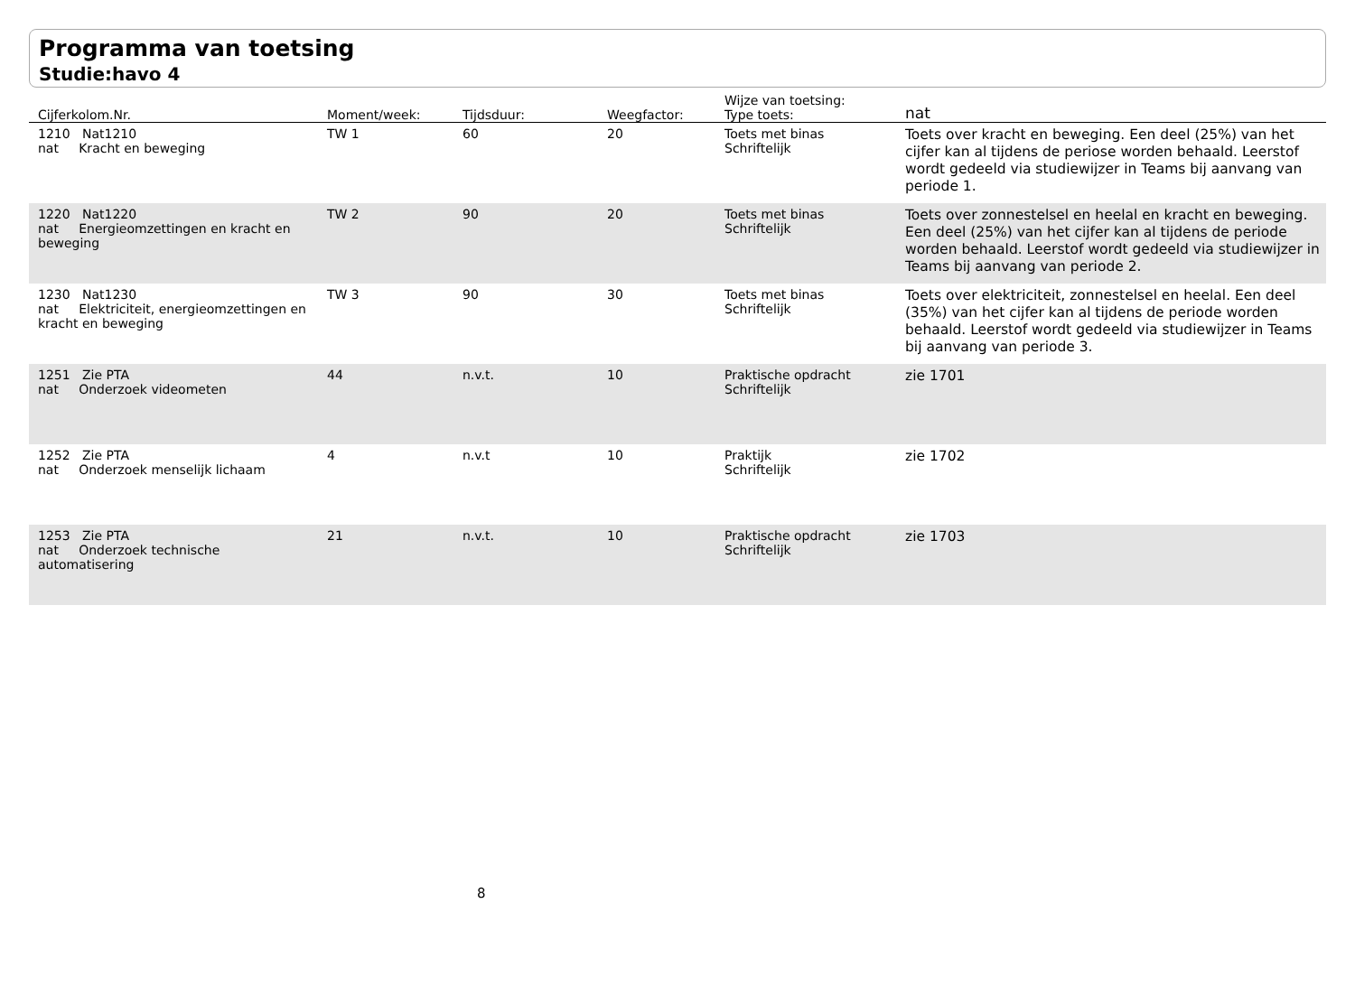Programma van toetsing
Studie:havo 4
| Cijferkolom.Nr. | Moment/week: | Tijdsduur: | Weegfactor: | Wijze van toetsing: Type toets: | nat |
| --- | --- | --- | --- | --- | --- |
| 1210 Nat1210 nat Kracht en beweging | TW 1 | 60 | 20 | Toets met binas Schriftelijk | Toets over kracht en beweging. Een deel (25%) van het cijfer kan al tijdens de periose worden behaald. Leerstof wordt gedeeld via studiewijzer in Teams bij aanvang van periode 1. |
| 1220 Nat1220 nat Energieomzettingen en kracht en beweging | TW 2 | 90 | 20 | Toets met binas Schriftelijk | Toets over zonnestelsel en heelal en kracht en beweging. Een deel (25%) van het cijfer kan al tijdens de periode worden behaald. Leerstof wordt gedeeld via studiewijzer in Teams bij aanvang van periode 2. |
| 1230 Nat1230 nat Elektriciteit, energieomzettingen en kracht en beweging | TW 3 | 90 | 30 | Toets met binas Schriftelijk | Toets over elektriciteit, zonnestelsel en heelal. Een deel (35%) van het cijfer kan al tijdens de periode worden behaald. Leerstof wordt gedeeld via studiewijzer in Teams bij aanvang van periode 3. |
| 1251 Zie PTA nat Onderzoek videometen | 44 | n.v.t. | 10 | Praktische opdracht Schriftelijk | zie 1701 |
| 1252 Zie PTA nat Onderzoek menselijk lichaam | 4 | n.v.t | 10 | Praktijk Schriftelijk | zie 1702 |
| 1253 Zie PTA nat Onderzoek technische automatisering | 21 | n.v.t. | 10 | Praktische opdracht Schriftelijk | zie 1703 |
8